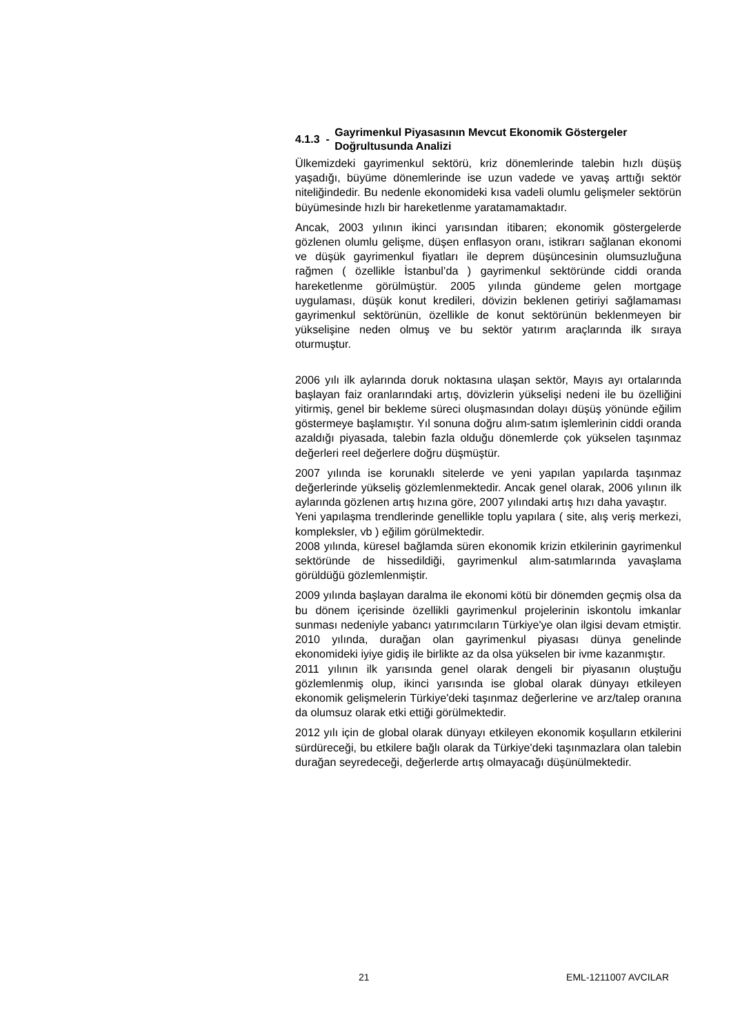4.1.3 - Gayrimenkul Piyasasının Mevcut Ekonomik Göstergeler Doğrultusunda Analizi
Ülkemizdeki gayrimenkul sektörü, kriz dönemlerinde talebin hızlı düşüş yaşadığı, büyüme dönemlerinde ise uzun vadede ve yavaş arttığı sektör niteliğindedir. Bu nedenle ekonomideki kısa vadeli olumlu gelişmeler sektörün büyümesinde hızlı bir hareketlenme yaratamamaktadır.
Ancak, 2003 yılının ikinci yarısından itibaren; ekonomik göstergelerde gözlenen olumlu gelişme, düşen enflasyon oranı, istikrarı sağlanan ekonomi ve düşük gayrimenkul fiyatları ile deprem düşüncesinin olumsuzluğuna rağmen ( özellikle İstanbul’da ) gayrimenkul sektöründe ciddi oranda hareketlenme görülmüştür. 2005 yılında gündeme gelen mortgage uygulaması, düşük konut kredileri, dövizin beklenen getiriyi sağlamaması gayrimenkul sektörünün, özellikle de konut sektörünün beklenmeyen bir yükselişine neden olmuş ve bu sektör yatırım araçlarında ilk sıraya oturmuştur.
2006 yılı ilk aylarında doruk noktasına ulaşan sektör, Mayıs ayı ortalarında başlayan faiz oranlarındaki artış, dövizlerin yükselişi nedeni ile bu özelliğini yitirmiş, genel bir bekleme süreci oluşmasından dolayı düşüş yönünde eğilim göstermeye başlamıştır. Yıl sonuna doğru alım-satım işlemlerinin ciddi oranda azaldığı piyasada, talebin fazla olduğu dönemlerde çok yükselen taşınmaz değerleri reel değerlere doğru düşmüştür.
2007 yılında ise korunaklı sitelerde ve yeni yapılan yapılarda taşınmaz değerlerinde yükseliş gözlemlenmektedir. Ancak genel olarak, 2006 yılının ilk aylarında gözlenen artış hızına göre, 2007 yılındaki artış hızı daha yavaştır.
Yeni yapılaşma trendlerinde genellikle toplu yapılara ( site, alış veriş merkezi, kompleksler, vb ) eğilim görülmektedir.
2008 yılında, küresel bağlamda süren ekonomik krizin etkilerinin gayrimenkul sektöründe de hissedildiği, gayrimenkul alım-satımlarında yavaşlama görüldüğü gözlemlenmiştir.
2009 yılında başlayan daralma ile ekonomi kötü bir dönemden geçmiş olsa da bu dönem içerisinde özellikli gayrimenkul projelerinin iskontolu imkanlar sunması nedeniyle yabancı yatırımcıların Türkiye'ye olan ilgisi devam etmiştir. 2010 yılında, durağan olan gayrimenkul piyasası dünya genelinde ekonomideki iyiye gidiş ile birlikte az da olsa yükselen bir ivme kazanmıştır.
2011 yılının ilk yarısında genel olarak dengeli bir piyasanın oluştuğu gözlemlenmiş olup, ikinci yarısında ise global olarak dünyayı etkileyen ekonomik gelişmelerin Türkiye'deki taşınmaz değerlerine ve arz/talep oranına da olumsuz olarak etki ettiği görülmektedir.
2012 yılı için de global olarak dünyayı etkileyen ekonomik koşulların etkilerini sürdüreceği, bu etkilere bağlı olarak da Türkiye'deki taşınmazlara olan talebin durağan seyredeceği, değerlerde artış olmayacağı düşünülmektedir.
21 EML-1211007 AVCILAR